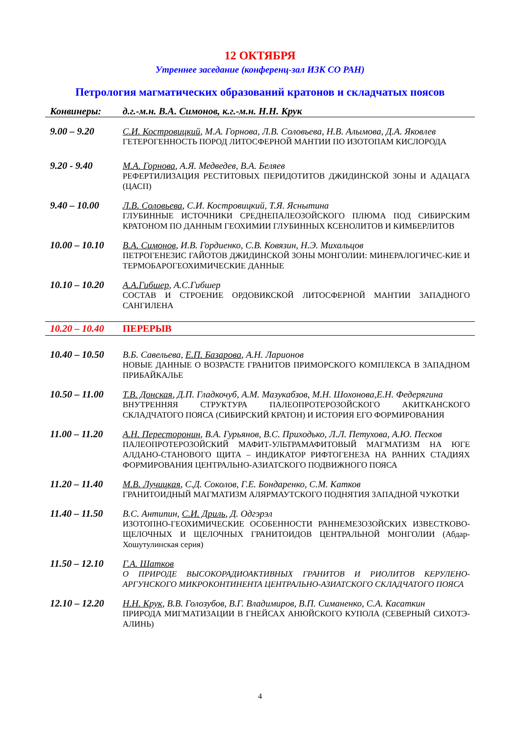12 ОКТЯБРЯ
Утреннее заседание (конференц-зал ИЗК СО РАН)
Петрология магматических образований кратонов и складчатых поясов
Конвинеры: д.г.-м.н. В.А. Симонов, к.г.-м.н. Н.Н. Крук
9.00 – 9.20 С.И. Костровицкий, М.А. Горнова, Л.В. Соловьева, Н.В. Алымова, Д.А. Яковлев
ГЕТЕРОГЕННОСТЬ ПОРОД ЛИТОСФЕРНОЙ МАНТИИ ПО ИЗОТОПАМ КИСЛОРОДА
9.20 - 9.40 М.А. Горнова, А.Я. Медведев, В.А. Беляев
РЕФЕРТИЛИЗАЦИЯ РЕСТИТОВЫХ ПЕРИДОТИТОВ ДЖИДИНСКОЙ ЗОНЫ И АДАЦАГА (ЦАСП)
9.40 – 10.00 Л.В. Соловьева, С.И. Костровицкий, Т.Я. Яснытина
ГЛУБИННЫЕ ИСТОЧНИКИ СРЕДНЕПАЛЕОЗОЙСКОГО ПЛЮМА ПОД СИБИРСКИМ КРАТОНОМ ПО ДАННЫМ ГЕОХИМИИ ГЛУБИННЫХ КСЕНОЛИТОВ И КИМБЕРЛИТОВ
10.00 – 10.10
В.А. Симонов, И.В. Гордиенко, С.В. Ковязин, Н.Э. Михальцов
ПЕТРОГЕНЕЗИС ГАЙОТОВ ДЖИДИНСКОЙ ЗОНЫ МОНГОЛИИ: МИНЕРАЛОГИЧЕС-КИЕ И ТЕРМОБАРОГЕОХИМИЧЕСКИЕ ДАННЫЕ
10.10 – 10.20
А.А.Гибшер, А.С.Гибшер
СОСТАВ И СТРОЕНИЕ ОРДОВИКСКОЙ ЛИТОСФЕРНОЙ МАНТИИ ЗАПАДНОГО САНГИЛЕНА
10.20 – 10.40
ПЕРЕРЫВ
10.40 – 10.50
В.Б. Савельева, Е.П. Базарова, А.Н. Ларионов
НОВЫЕ ДАННЫЕ О ВОЗРАСТЕ ГРАНИТОВ ПРИМОРСКОГО КОМПЛЕКСА В ЗАПАДНОМ ПРИБАЙКАЛЬЕ
10.50 – 11.00
Т.В. Донская, Д.П. Гладкочуб, А.М. Мазукабзов, М.Н. Шохонова,Е.Н. Федерягина
ВНУТРЕННЯЯ СТРУКТУРА ПАЛЕОПРОТЕРОЗОЙСКОГО АКИТКАНСКОГО СКЛАДЧАТОГО ПОЯСА (СИБИРСКИЙ КРАТОН) И ИСТОРИЯ ЕГО ФОРМИРОВАНИЯ
11.00 – 11.20
А.Н. Пересторонин, В.А. Гурьянов, В.С. Приходько, Л.Л. Петухова, А.Ю. Песков
ПАЛЕОПРОТЕРОЗОЙСКИЙ МАФИТ-УЛЬТРАМАФИТОВЫЙ МАГМАТИЗМ НА ЮГЕ АЛДАНО-СТАНОВОГО ЩИТА – ИНДИКАТОР РИФТОГЕНЕЗА НА РАННИХ СТАДИЯХ ФОРМИРОВАНИЯ ЦЕНТРАЛЬНО-АЗИАТСКОГО ПОДВИЖНОГО ПОЯСА
11.20 – 11.40
М.В. Лучицкая, С.Д. Соколов, Г.Е. Бондаренко, С.М. Катков
ГРАНИТОИДНЫЙ МАГМАТИЗМ АЛЯРМАУТСКОГО ПОДНЯТИЯ ЗАПАДНОЙ ЧУКОТКИ
11.40 – 11.50
В.С. Антипин, С.И. Дриль, Д. Одгэрэл
ИЗОТОПНО-ГЕОХИМИЧЕСКИЕ ОСОБЕННОСТИ РАННЕМЕЗОЗОЙСКИХ ИЗВЕСТКОВО-ЩЕЛОЧНЫХ И ЩЕЛОЧНЫХ ГРАНИТОИДОВ ЦЕНТРАЛЬНОЙ МОНГОЛИИ (Абдар-Хошутулинская серия)
11.50 – 12.10
Г.А. Шатков
О ПРИРОДЕ ВЫСОКОРАДИОАКТИВНЫХ ГРАНИТОВ И РИОЛИТОВ КЕРУЛЕНО-АРГУНСКОГО МИКРОКОНТИНЕНТА ЦЕНТРАЛЬНО-АЗИАТСКОГО СКЛАДЧАТОГО ПОЯСА
12.10 – 12.20
Н.Н. Крук, В.В. Голозубов, В.Г. Владимиров, В.П. Симаненко, С.А. Касаткин
ПРИРОДА МИГМАТИЗАЦИИ В ГНЕЙСАХ АНЮЙСКОГО КУПОЛА (СЕВЕРНЫЙ СИХОТЭ-АЛИНЬ)
4